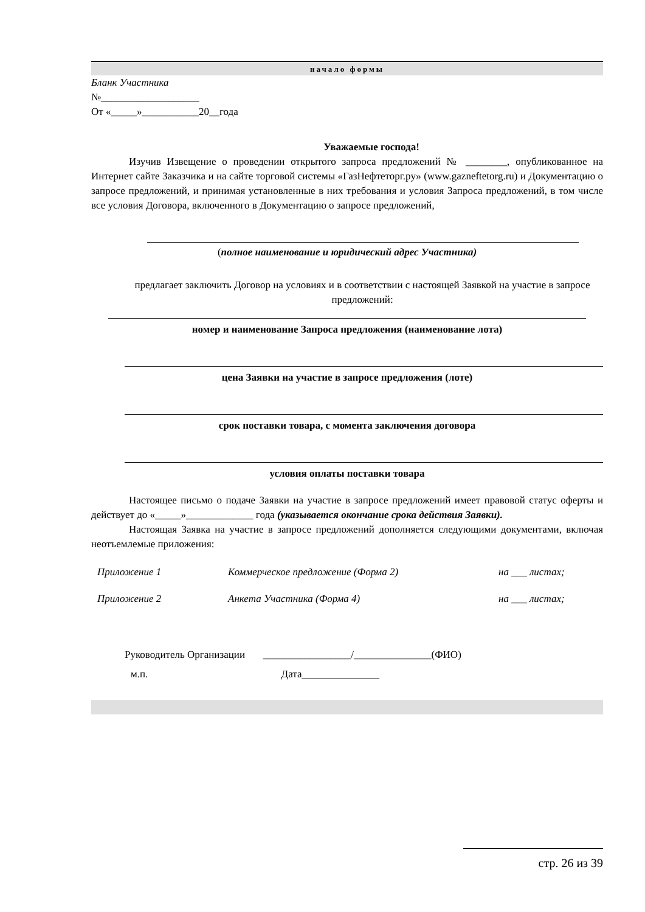начало формы
Бланк Участника
№___________________
От «_____»___________20__года
Уважаемые господа!
Изучив Извещение о проведении открытого запроса предложений № ________, опубликованное на Интернет сайте Заказчика и на сайте торговой системы «ГазНефтеторг.ру» (www.gazneftetorg.ru) и Документацию о запросе предложений, и принимая установленные в них требования и условия Запроса предложений, в том числе все условия Договора, включенного в Документацию о запросе предложений,
(полное наименование и юридический адрес Участника)
предлагает заключить Договор на условиях и в соответствии с настоящей Заявкой на участие в запросе предложений:
номер и наименование Запроса предложения (наименование лота)
цена Заявки на участие в запросе предложения (лоте)
срок поставки товара, с момента заключения договора
условия оплаты поставки товара
Настоящее письмо о подаче Заявки на участие в запросе предложений имеет правовой статус оферты и действует до «_____»_____________ года (указывается окончание срока действия Заявки).
Настоящая Заявка на участие в запросе предложений дополняется следующими документами, включая неотъемлемые приложения:
Приложение 1 Коммерческое предложение (Форма 2) на ___ листах;
Приложение 2 Анкета Участника (Форма 4) на ___ листах;
Руководитель Организации _________________/_______________(ФИО)
м.п. Дата_______________
стр. 26 из 39